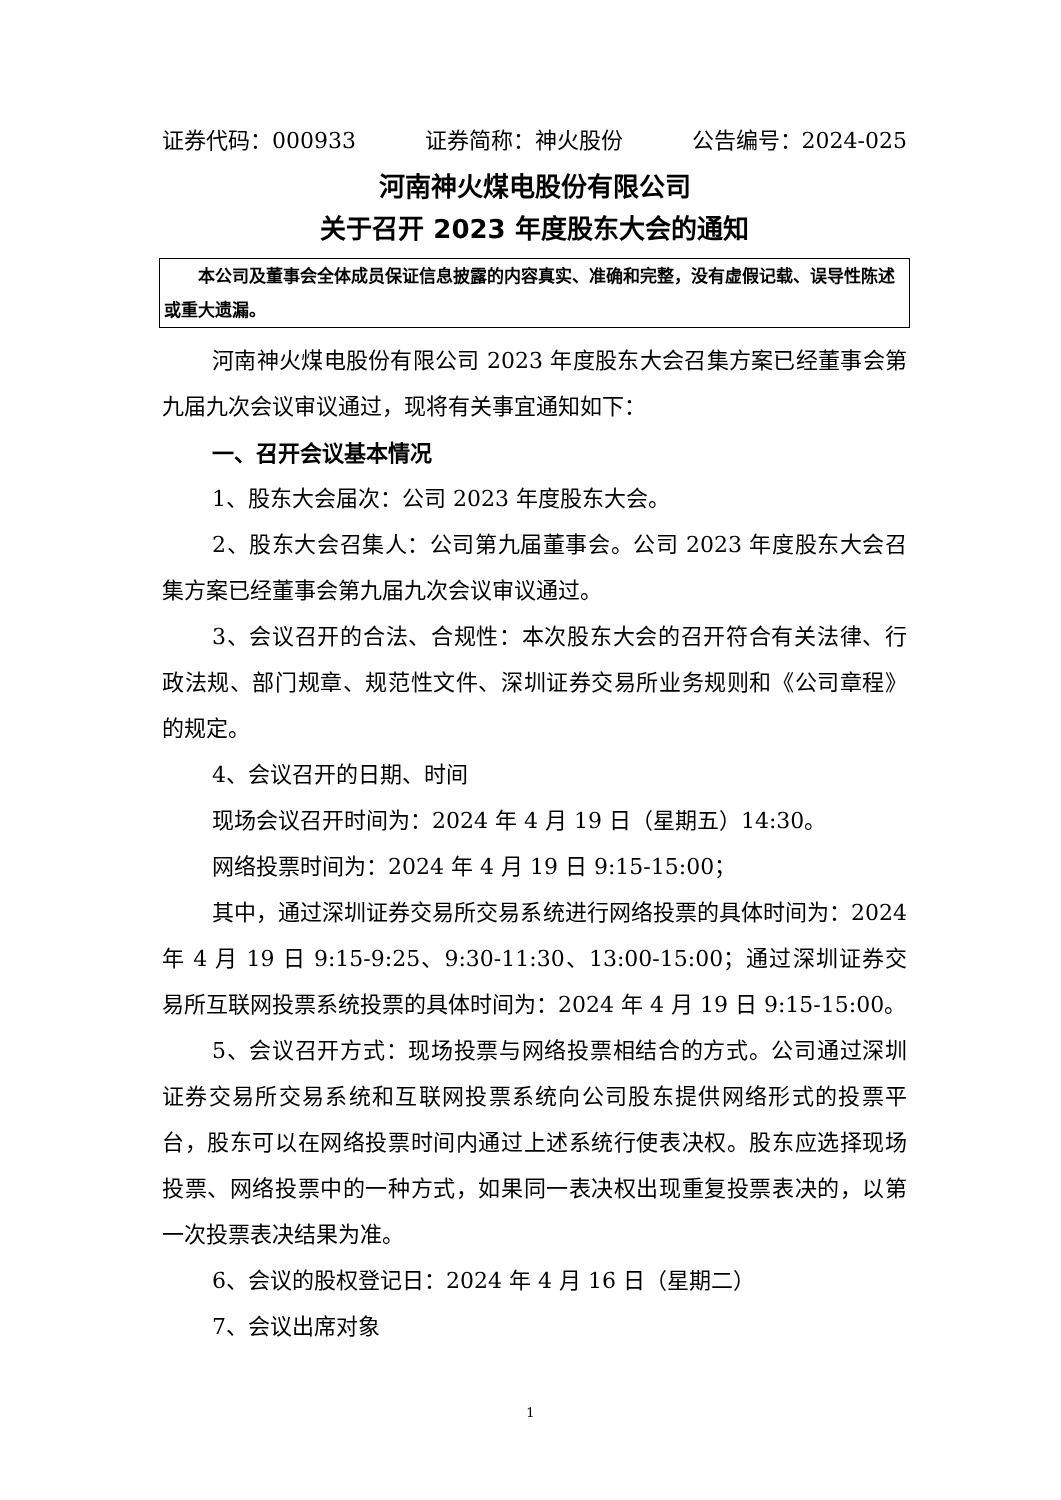证券代码：000933 证券简称：神火股份 公告编号：2024-025
河南神火煤电股份有限公司
关于召开 2023 年度股东大会的通知
本公司及董事会全体成员保证信息披露的内容真实、准确和完整，没有虚假记载、误导性陈述或重大遗漏。
河南神火煤电股份有限公司 2023 年度股东大会召集方案已经董事会第九届九次会议审议通过，现将有关事宜通知如下：
一、召开会议基本情况
1、股东大会届次：公司 2023 年度股东大会。
2、股东大会召集人：公司第九届董事会。公司 2023 年度股东大会召集方案已经董事会第九届九次会议审议通过。
3、会议召开的合法、合规性：本次股东大会的召开符合有关法律、行政法规、部门规章、规范性文件、深圳证券交易所业务规则和《公司章程》的规定。
4、会议召开的日期、时间
现场会议召开时间为：2024 年 4 月 19 日（星期五）14:30。
网络投票时间为：2024 年 4 月 19 日 9:15-15:00；
其中，通过深圳证券交易所交易系统进行网络投票的具体时间为：2024 年 4 月 19 日 9:15-9:25、9:30-11:30、13:00-15:00；通过深圳证券交易所互联网投票系统投票的具体时间为：2024 年 4 月 19 日 9:15-15:00。
5、会议召开方式：现场投票与网络投票相结合的方式。公司通过深圳证券交易所交易系统和互联网投票系统向公司股东提供网络形式的投票平台，股东可以在网络投票时间内通过上述系统行使表决权。股东应选择现场投票、网络投票中的一种方式，如果同一表决权出现重复投票表决的，以第一次投票表决结果为准。
6、会议的股权登记日：2024 年 4 月 16 日（星期二）
7、会议出席对象
1